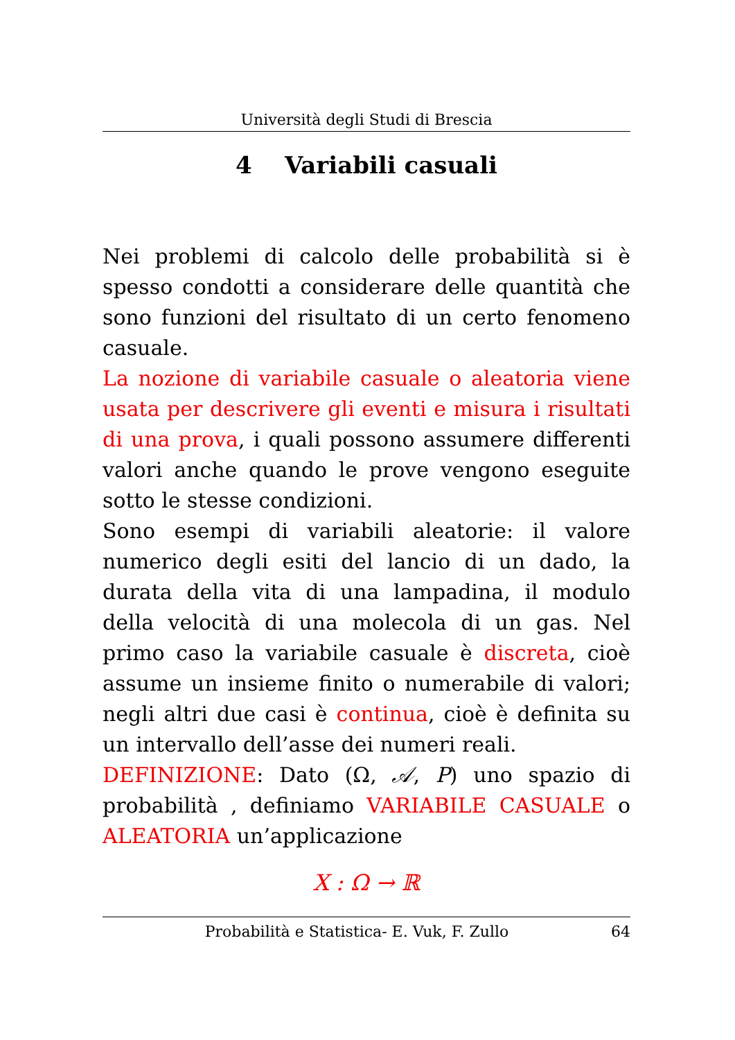Università degli Studi di Brescia
4 Variabili casuali
Nei problemi di calcolo delle probabilità si è spesso condotti a considerare delle quantità che sono funzioni del risultato di un certo fenomeno casuale.
La nozione di variabile casuale o aleatoria viene usata per descrivere gli eventi e misura i risultati di una prova, i quali possono assumere differenti valori anche quando le prove vengono eseguite sotto le stesse condizioni.
Sono esempi di variabili aleatorie: il valore numerico degli esiti del lancio di un dado, la durata della vita di una lampadina, il modulo della velocità di una molecola di un gas. Nel primo caso la variabile casuale è discreta, cioè assume un insieme finito o numerabile di valori; negli altri due casi è continua, cioè è definita su un intervallo dell’asse dei numeri reali.
DEFINIZIONE: Dato (Ω, 𝒜, P) uno spazio di probabilità , definiamo VARIABILE CASUALE o ALEATORIA un’applicazione
X : Ω → ℝ
Probabilità e Statistica- E. Vuk, F. Zullo 64